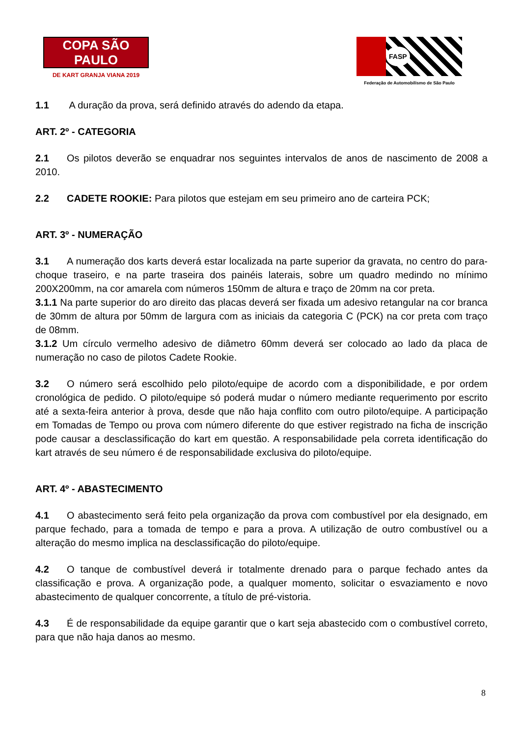COPA SÃO PAULO
DE KART GRANJA VIANA 2019
FASP
Federação de Automobilismo de São Paulo
1.1 A duração da prova, será definido através do adendo da etapa.
ART. 2º - CATEGORIA
2.1 Os pilotos deverão se enquadrar nos seguintes intervalos de anos de nascimento de 2008 a 2010.
2.2 CADETE ROOKIE: Para pilotos que estejam em seu primeiro ano de carteira PCK;
ART. 3º - NUMERAÇÃO
3.1 A numeração dos karts deverá estar localizada na parte superior da gravata, no centro do para-choque traseiro, e na parte traseira dos painéis laterais, sobre um quadro medindo no mínimo 200X200mm, na cor amarela com números 150mm de altura e traço de 20mm na cor preta.
3.1.1 Na parte superior do aro direito das placas deverá ser fixada um adesivo retangular na cor branca de 30mm de altura por 50mm de largura com as iniciais da categoria C (PCK) na cor preta com traço de 08mm.
3.1.2 Um círculo vermelho adesivo de diâmetro 60mm deverá ser colocado ao lado da placa de numeração no caso de pilotos Cadete Rookie.
3.2 O número será escolhido pelo piloto/equipe de acordo com a disponibilidade, e por ordem cronológica de pedido. O piloto/equipe só poderá mudar o número mediante requerimento por escrito até a sexta-feira anterior à prova, desde que não haja conflito com outro piloto/equipe. A participação em Tomadas de Tempo ou prova com número diferente do que estiver registrado na ficha de inscrição pode causar a desclassificação do kart em questão. A responsabilidade pela correta identificação do kart através de seu número é de responsabilidade exclusiva do piloto/equipe.
ART. 4º - ABASTECIMENTO
4.1 O abastecimento será feito pela organização da prova com combustível por ela designado, em parque fechado, para a tomada de tempo e para a prova. A utilização de outro combustível ou a alteração do mesmo implica na desclassificação do piloto/equipe.
4.2 O tanque de combustível deverá ir totalmente drenado para o parque fechado antes da classificação e prova. A organização pode, a qualquer momento, solicitar o esvaziamento e novo abastecimento de qualquer concorrente, a título de pré-vistoria.
4.3 É de responsabilidade da equipe garantir que o kart seja abastecido com o combustível correto, para que não haja danos ao mesmo.
8